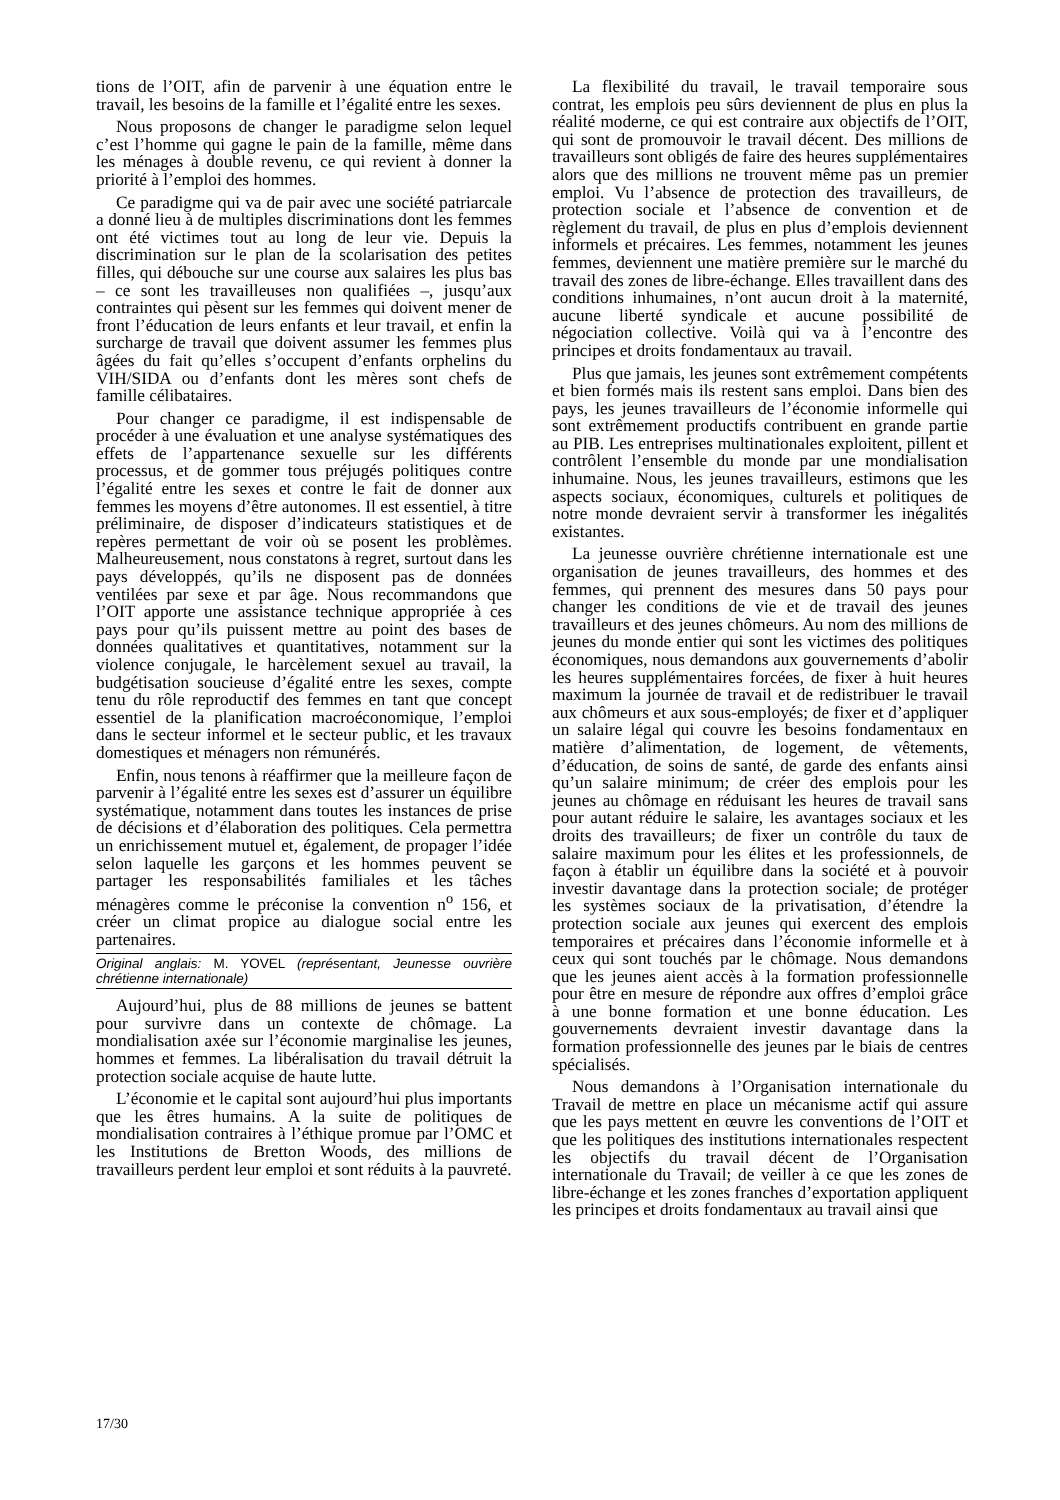tions de l’OIT, afin de parvenir à une équation entre le travail, les besoins de la famille et l’égalité entre les sexes.
Nous proposons de changer le paradigme selon lequel c’est l’homme qui gagne le pain de la famille, même dans les ménages à double revenu, ce qui revient à donner la priorité à l’emploi des hommes.
Ce paradigme qui va de pair avec une société patriarcale a donné lieu à de multiples discriminations dont les femmes ont été victimes tout au long de leur vie. Depuis la discrimination sur le plan de la scolarisation des petites filles, qui débouche sur une course aux salaires les plus bas – ce sont les travailleuses non qualifiées –, jusqu’aux contraintes qui pèsent sur les femmes qui doivent mener de front l’éducation de leurs enfants et leur travail, et enfin la surcharge de travail que doivent assumer les femmes plus âgées du fait qu’elles s’occupent d’enfants orphelins du VIH/SIDA ou d’enfants dont les mères sont chefs de famille célibataires.
Pour changer ce paradigme, il est indispensable de procéder à une évaluation et une analyse systématiques des effets de l’appartenance sexuelle sur les différents processus, et de gommer tous préjugés politiques contre l’égalité entre les sexes et contre le fait de donner aux femmes les moyens d’être autonomes. Il est essentiel, à titre préliminaire, de disposer d’indicateurs statistiques et de repères permettant de voir où se posent les problèmes. Malheureusement, nous constatons à regret, surtout dans les pays développés, qu’ils ne disposent pas de données ventilées par sexe et par âge. Nous recommandons que l’OIT apporte une assistance technique appropriée à ces pays pour qu’ils puissent mettre au point des bases de données qualitatives et quantitatives, notamment sur la violence conjugale, le harcèlement sexuel au travail, la budgétisation soucieuse d’égalité entre les sexes, compte tenu du rôle reproductif des femmes en tant que concept essentiel de la planification macroéconomique, l’emploi dans le secteur informel et le secteur public, et les travaux domestiques et ménagers non rémunérés.
Enfin, nous tenons à réaffirmer que la meilleure façon de parvenir à l’égalité entre les sexes est d’assurer un équilibre systématique, notamment dans toutes les instances de prise de décisions et d’élaboration des politiques. Cela permettra un enrichissement mutuel et, également, de propager l’idée selon laquelle les garçons et les hommes peuvent se partager les responsabilités familiales et les tâches ménagères comme le préconise la convention n<sup>o</sup> 156, et créer un climat propice au dialogue social entre les partenaires.
Original anglais: M. YOVEL (représentant, Jeunesse ouvrière chrétienne internationale)
Aujourd’hui, plus de 88 millions de jeunes se battent pour survivre dans un contexte de chômage. La mondialisation axée sur l’économie marginalise les jeunes, hommes et femmes. La libéralisation du travail détruit la protection sociale acquise de haute lutte.
L’économie et le capital sont aujourd’hui plus importants que les êtres humains. A la suite de politiques de mondialisation contraires à l’éthique promue par l’OMC et les Institutions de Bretton Woods, des millions de travailleurs perdent leur emploi et sont réduits à la pauvreté.
La flexibilité du travail, le travail temporaire sous contrat, les emplois peu sûrs deviennent de plus en plus la réalité moderne, ce qui est contraire aux objectifs de l’OIT, qui sont de promouvoir le travail décent. Des millions de travailleurs sont obligés de faire des heures supplémentaires alors que des millions ne trouvent même pas un premier emploi. Vu l’absence de protection des travailleurs, de protection sociale et l’absence de convention et de règlement du travail, de plus en plus d’emplois deviennent informels et précaires. Les femmes, notamment les jeunes femmes, deviennent une matière première sur le marché du travail des zones de libre-échange. Elles travaillent dans des conditions inhumaines, n’ont aucun droit à la maternité, aucune liberté syndicale et aucune possibilité de négociation collective. Voilà qui va à l’encontre des principes et droits fondamentaux au travail.
Plus que jamais, les jeunes sont extrêmement compétents et bien formés mais ils restent sans emploi. Dans bien des pays, les jeunes travailleurs de l’économie informelle qui sont extrêmement productifs contribuent en grande partie au PIB. Les entreprises multinationales exploitent, pillent et contrôlent l’ensemble du monde par une mondialisation inhumaine. Nous, les jeunes travailleurs, estimons que les aspects sociaux, économiques, culturels et politiques de notre monde devraient servir à transformer les inégalités existantes.
La jeunesse ouvrière chrétienne internationale est une organisation de jeunes travailleurs, des hommes et des femmes, qui prennent des mesures dans 50 pays pour changer les conditions de vie et de travail des jeunes travailleurs et des jeunes chômeurs. Au nom des millions de jeunes du monde entier qui sont les victimes des politiques économiques, nous demandons aux gouvernements d’abolir les heures supplémentaires forcées, de fixer à huit heures maximum la journée de travail et de redistribuer le travail aux chômeurs et aux sous-employés; de fixer et d’appliquer un salaire légal qui couvre les besoins fondamentaux en matière d’alimentation, de logement, de vêtements, d’éducation, de soins de santé, de garde des enfants ainsi qu’un salaire minimum; de créer des emplois pour les jeunes au chômage en réduisant les heures de travail sans pour autant réduire le salaire, les avantages sociaux et les droits des travailleurs; de fixer un contrôle du taux de salaire maximum pour les élites et les professionnels, de façon à établir un équilibre dans la société et à pouvoir investir davantage dans la protection sociale; de protéger les systèmes sociaux de la privatisation, d’étendre la protection sociale aux jeunes qui exercent des emplois temporaires et précaires dans l’économie informelle et à ceux qui sont touchés par le chômage. Nous demandons que les jeunes aient accès à la formation professionnelle pour être en mesure de répondre aux offres d’emploi grâce à une bonne formation et une bonne éducation. Les gouvernements devraient investir davantage dans la formation professionnelle des jeunes par le biais de centres spécialisés.
Nous demandons à l’Organisation internationale du Travail de mettre en place un mécanisme actif qui assure que les pays mettent en œuvre les conventions de l’OIT et que les politiques des institutions internationales respectent les objectifs du travail décent de l’Organisation internationale du Travail; de veiller à ce que les zones de libre-échange et les zones franches d’exportation appliquent les principes et droits fondamentaux au travail ainsi que
17/30